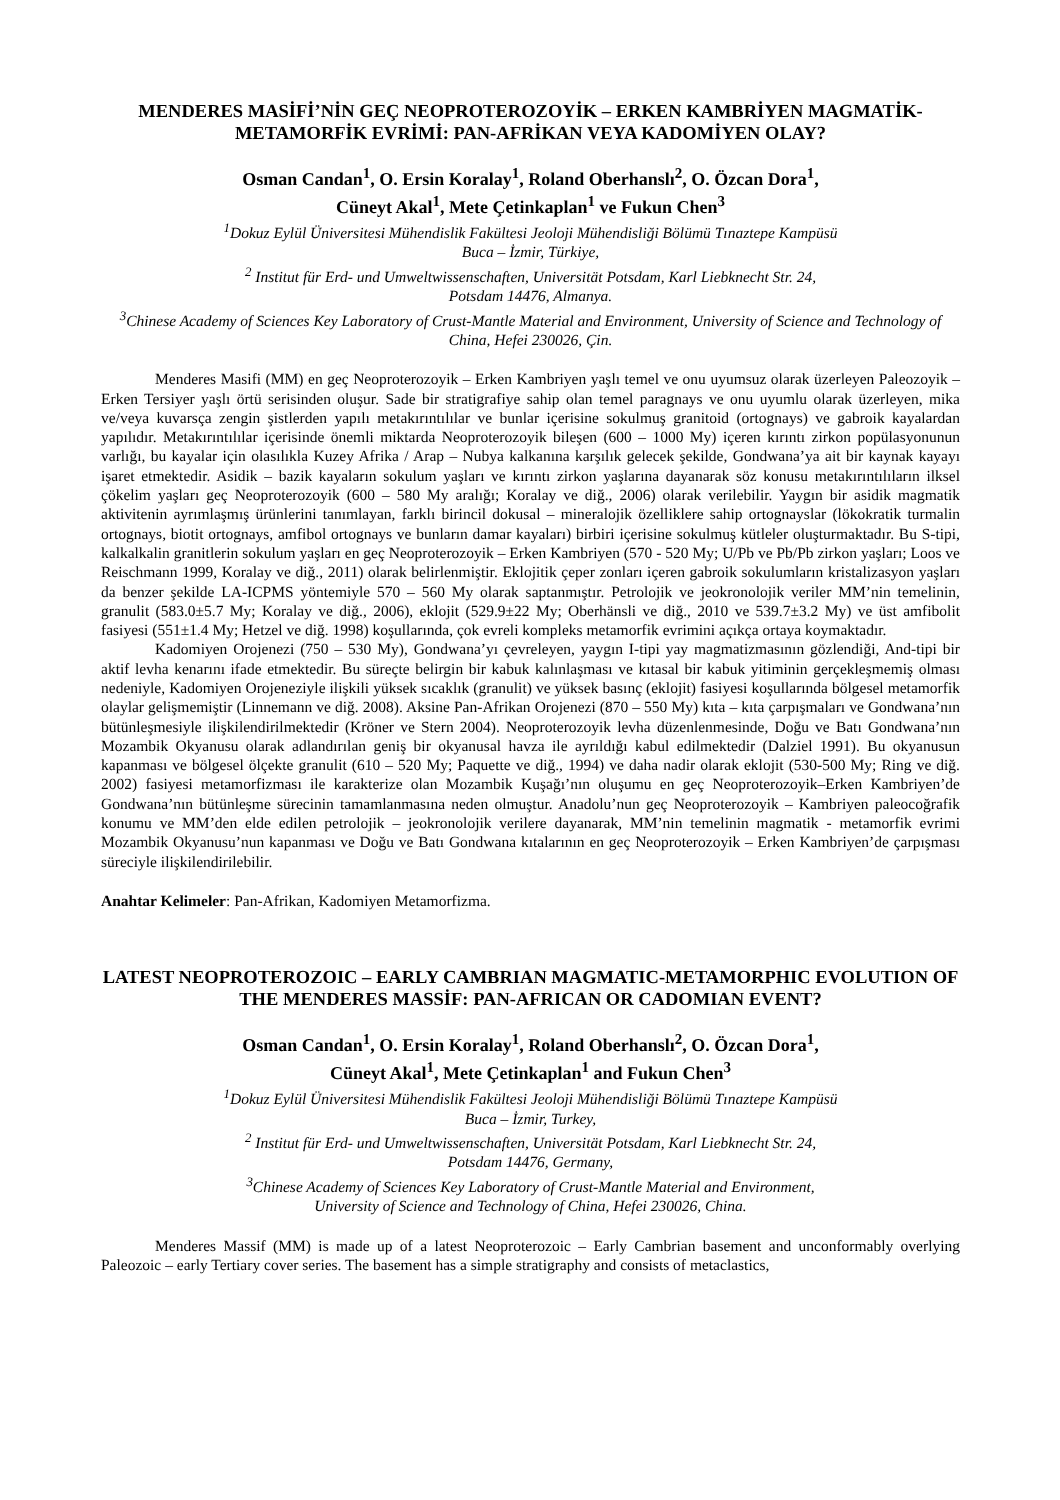MENDERES MASİFİ’NİN GEÇ NEOPROTEROZOYİK – ERKEN KAMBRİYEN MAGMATİK-METAMORFİK EVRİMİ: PAN-AFRİKAN VEYA KADOMİYEN OLAY?
Osman Candan<sup>1</sup>, O. Ersin Koralay<sup>1</sup>, Roland Oberhanslı<sup>2</sup>, O. Özcan Dora<sup>1</sup>,
Cüneyt Akal<sup>1</sup>, Mete Çetinkaplan<sup>1</sup> ve Fukun Chen<sup>3</sup>
<sup>1</sup> Dokuz Eylül Üniversitesi Mühendislik Fakültesi Jeoloji Mühendisliği Bölümü Tınaztepe Kampüsü
Buca – İzmir, Türkiye,
<sup>2</sup> Institut für Erd- und Umweltwissenschaften, Universität Potsdam, Karl Liebknecht Str. 24,
Potsdam 14476, Almanya.
<sup>3</sup> Chinese Academy of Sciences Key Laboratory of Crust-Mantle Material and Environment, University of Science and Technology of China, Hefei 230026, Çin.
Menderes Masifi (MM) en geç Neoproterozoyik – Erken Kambriyen yaşlı temel ve onu uyumsuz olarak üzerleyen Paleozoyik – Erken Tersiyer yaşlı örtü serisinden oluşur. Sade bir stratigrafiye sahip olan temel paragnays ve onu uyumlu olarak üzerleyen, mika ve/veya kuvarsça zengin şistlerden yapılı metakırıntılılar ve bunlar içerisine sokulmuş granitoid (ortognays) ve gabroik kayalardan yapılıdır. Metakırıntılılar içerisinde önemli miktarda Neoproterozoyik bileşen (600 – 1000 My) içeren kırıntı zirkon popülasyonunun varlığı, bu kayalar için olasılıkla Kuzey Afrika / Arap – Nubya kalkanına karşılık gelecek şekilde, Gondwana’ya ait bir kaynak kayayı işaret etmektedir. Asidik – bazik kayaların sokulum yaşları ve kırıntı zirkon yaşlarına dayanarak söz konusu metakırıntılıların ilksel çökelim yaşları geç Neoproterozoyik (600 – 580 My aralığı; Koralay ve diğ., 2006) olarak verilebilir. Yaygın bir asidik magmatik aktivitenin ayrımlaşmış ürünlerini tanımlayan, farklı birincil dokusal – mineralojik özelliklere sahip ortognayslar (lökokratik turmalin ortognays, biotit ortognays, amfibol ortognays ve bunların damar kayaları) birbiri içerisine sokulmuş kütleler oluşturmaktadır. Bu S-tipi, kalkalkalin granitlerin sokulum yaşları en geç Neoproterozoyik – Erken Kambriyen (570 - 520 My; U/Pb ve Pb/Pb zirkon yaşları; Loos ve Reischmann 1999, Koralay ve diğ., 2011) olarak belirlenmiştir. Eklojitik çeper zonları içeren gabroik sokulumların kristalizasyon yaşları da benzer şekilde LA-ICPMS yöntemiyle 570 – 560 My olarak saptanmıştır. Petrolojik ve jeokronolojik veriler MM’nin temelinin, granulit (583.0±5.7 My; Koralay ve diğ., 2006), eklojit (529.9±22 My; Oberhänsli ve diğ., 2010 ve 539.7±3.2 My) ve üst amfibolit fasiyesi (551±1.4 My; Hetzel ve diğ. 1998) koşullarında, çok evreli kompleks metamorfik evrimini açıkça ortaya koymaktadır.
Kadomiyen Orojenezi (750 – 530 My), Gondwana’yı çevreleyen, yaygın I-tipi yay magmatizmasının gözlendiği, And-tipi bir aktif levha kenarını ifade etmektedir. Bu süreçte belirgin bir kabuk kalınlaşması ve kıtasal bir kabuk yitiminin gerçekleşmemiş olması nedeniyle, Kadomiyen Orojeneziyle ilişkili yüksek sıcaklık (granulit) ve yüksek basınç (eklojit) fasiyesi koşullarında bölgesel metamorfik olaylar gelişmemiştir (Linnemann ve diğ. 2008). Aksine Pan-Afrikan Orojenezi (870 – 550 My) kıta – kıta çarpışmaları ve Gondwana’nın bütünleşmesiyle ilişkilendirilmektedir (Kröner ve Stern 2004). Neoproterozoyik levha düzenlenmesinde, Doğu ve Batı Gondwana’nın Mozambik Okyanusu olarak adlandırılan geniş bir okyanusal havza ile ayrıldığı kabul edilmektedir (Dalziel 1991). Bu okyanusun kapanması ve bölgesel ölçekte granulit (610 – 520 My; Paquette ve diğ., 1994) ve daha nadir olarak eklojit (530-500 My; Ring ve diğ. 2002) fasiyesi metamorfizması ile karakterize olan Mozambik Kuşağı’nın oluşumu en geç Neoproterozoyik–Erken Kambriyen’de Gondwana’nın bütünleşme sürecinin tamamlanmasına neden olmuştur. Anadolu’nun geç Neoproterozoyik – Kambriyen paleocoğrafik konumu ve MM’den elde edilen petrolojik – jeokronolojik verilere dayanarak, MM’nin temelinin magmatik - metamorfik evrimi Mozambik Okyanusu’nun kapanması ve Doğu ve Batı Gondwana kıtalarının en geç Neoproterozoyik – Erken Kambriyen’de çarpışması süreciyle ilişkilendirilebilir.
Anahtar Kelimeler: Pan-Afrikan, Kadomiyen Metamorfizma.
LATEST NEOPROTEROZOIC – EARLY CAMBRIAN MAGMATIC-METAMORPHIC EVOLUTION OF THE MENDERES MASSİF: PAN-AFRICAN OR CADOMIAN EVENT?
Osman Candan<sup>1</sup>, O. Ersin Koralay<sup>1</sup>, Roland Oberhanslı<sup>2</sup>, O. Özcan Dora<sup>1</sup>,
Cüneyt Akal<sup>1</sup>, Mete Çetinkaplan<sup>1</sup> and Fukun Chen<sup>3</sup>
<sup>1</sup> Dokuz Eylül Üniversitesi Mühendislik Fakültesi Jeoloji Mühendisliği Bölümü Tınaztepe Kampüsü
Buca – İzmir, Turkey,
<sup>2</sup> Institut für Erd- und Umweltwissenschaften, Universität Potsdam, Karl Liebknecht Str. 24,
Potsdam 14476, Germany,
<sup>3</sup> Chinese Academy of Sciences Key Laboratory of Crust-Mantle Material and Environment,
University of Science and Technology of China, Hefei 230026, China.
Menderes Massif (MM) is made up of a latest Neoproterozoic – Early Cambrian basement and unconformably overlying Paleozoic – early Tertiary cover series. The basement has a simple stratigraphy and consists of metaclastics,